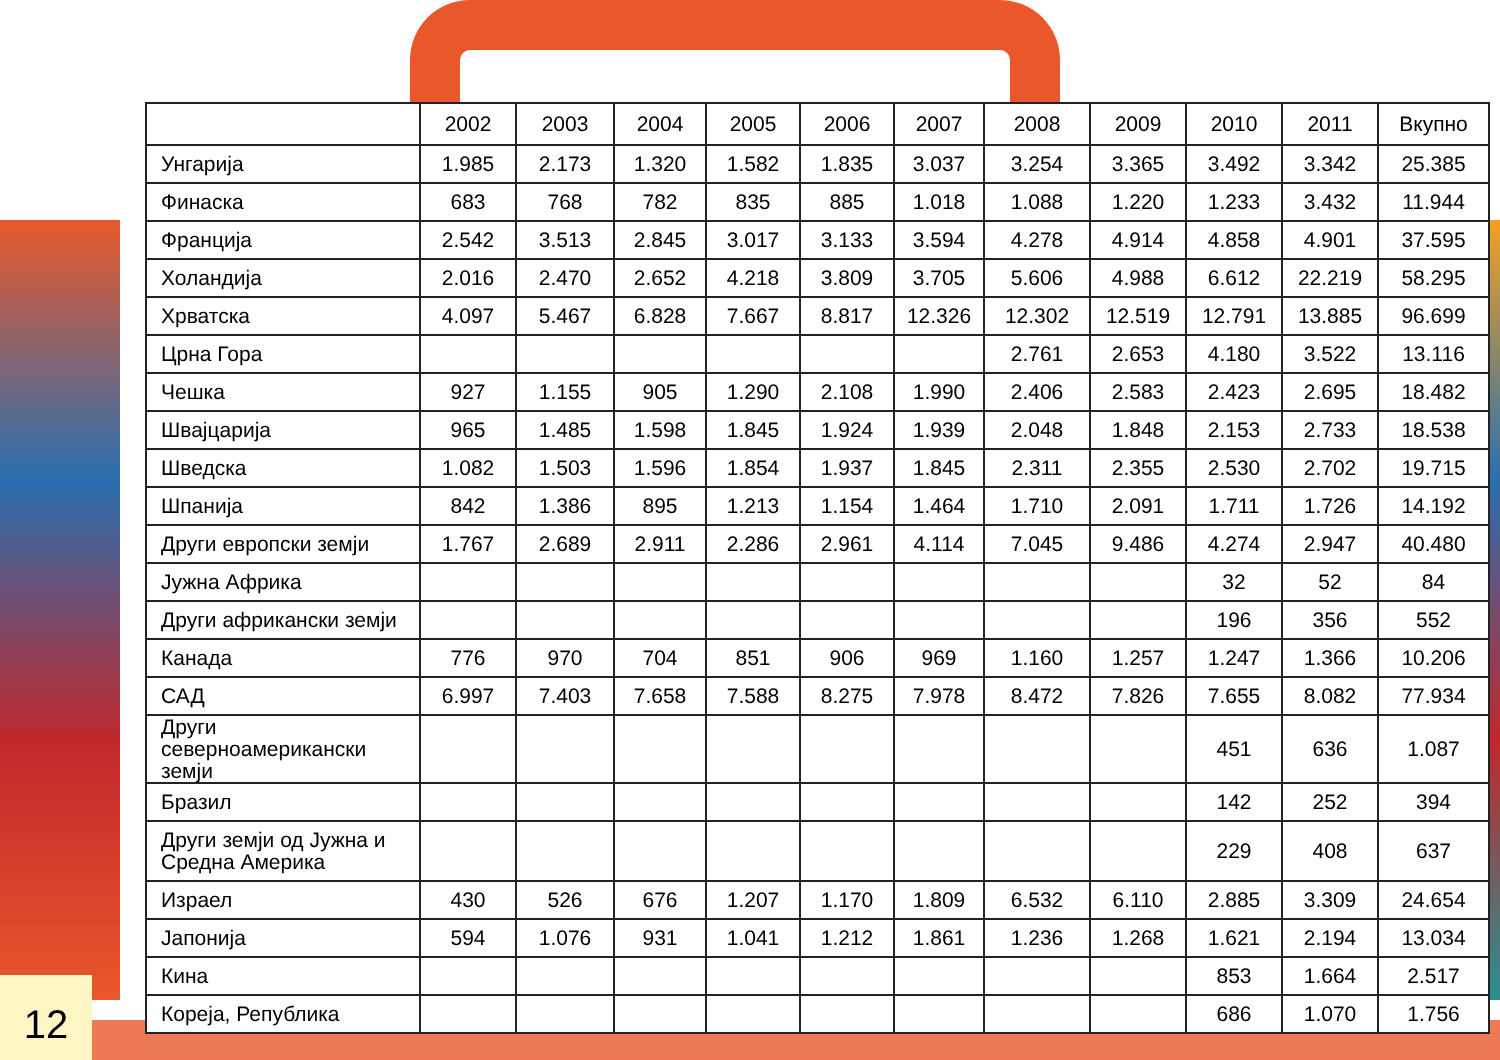| | 2002 | 2003 | 2004 | 2005 | 2006 | 2007 | 2008 | 2009 | 2010 | 2011 | Вкупно |
| --- | --- | --- | --- | --- | --- | --- | --- | --- | --- | --- | --- |
| Унгарија | 1.985 | 2.173 | 1.320 | 1.582 | 1.835 | 3.037 | 3.254 | 3.365 | 3.492 | 3.342 | 25.385 |
| Финаска | 683 | 768 | 782 | 835 | 885 | 1.018 | 1.088 | 1.220 | 1.233 | 3.432 | 11.944 |
| Франција | 2.542 | 3.513 | 2.845 | 3.017 | 3.133 | 3.594 | 4.278 | 4.914 | 4.858 | 4.901 | 37.595 |
| Холандија | 2.016 | 2.470 | 2.652 | 4.218 | 3.809 | 3.705 | 5.606 | 4.988 | 6.612 | 22.219 | 58.295 |
| Хрватска | 4.097 | 5.467 | 6.828 | 7.667 | 8.817 | 12.326 | 12.302 | 12.519 | 12.791 | 13.885 | 96.699 |
| Црна Гора | | | | | | | 2.761 | 2.653 | 4.180 | 3.522 | 13.116 |
| Чешка | 927 | 1.155 | 905 | 1.290 | 2.108 | 1.990 | 2.406 | 2.583 | 2.423 | 2.695 | 18.482 |
| Швајцарија | 965 | 1.485 | 1.598 | 1.845 | 1.924 | 1.939 | 2.048 | 1.848 | 2.153 | 2.733 | 18.538 |
| Шведска | 1.082 | 1.503 | 1.596 | 1.854 | 1.937 | 1.845 | 2.311 | 2.355 | 2.530 | 2.702 | 19.715 |
| Шпанија | 842 | 1.386 | 895 | 1.213 | 1.154 | 1.464 | 1.710 | 2.091 | 1.711 | 1.726 | 14.192 |
| Други европски земји | 1.767 | 2.689 | 2.911 | 2.286 | 2.961 | 4.114 | 7.045 | 9.486 | 4.274 | 2.947 | 40.480 |
| Јужна Африка | | | | | | | | | 32 | 52 | 84 |
| Други африкански земји | | | | | | | | | 196 | 356 | 552 |
| Канада | 776 | 970 | 704 | 851 | 906 | 969 | 1.160 | 1.257 | 1.247 | 1.366 | 10.206 |
| САД | 6.997 | 7.403 | 7.658 | 7.588 | 8.275 | 7.978 | 8.472 | 7.826 | 7.655 | 8.082 | 77.934 |
| Други северноамерикански земји | | | | | | | | | 451 | 636 | 1.087 |
| Бразил | | | | | | | | | 142 | 252 | 394 |
| Други земји од Јужна и Средна Америка | | | | | | | | | 229 | 408 | 637 |
| Израел | 430 | 526 | 676 | 1.207 | 1.170 | 1.809 | 6.532 | 6.110 | 2.885 | 3.309 | 24.654 |
| Јапонија | 594 | 1.076 | 931 | 1.041 | 1.212 | 1.861 | 1.236 | 1.268 | 1.621 | 2.194 | 13.034 |
| Кина | | | | | | | | | 853 | 1.664 | 2.517 |
| Кореја, Република | | | | | | | | | 686 | 1.070 | 1.756 |
12